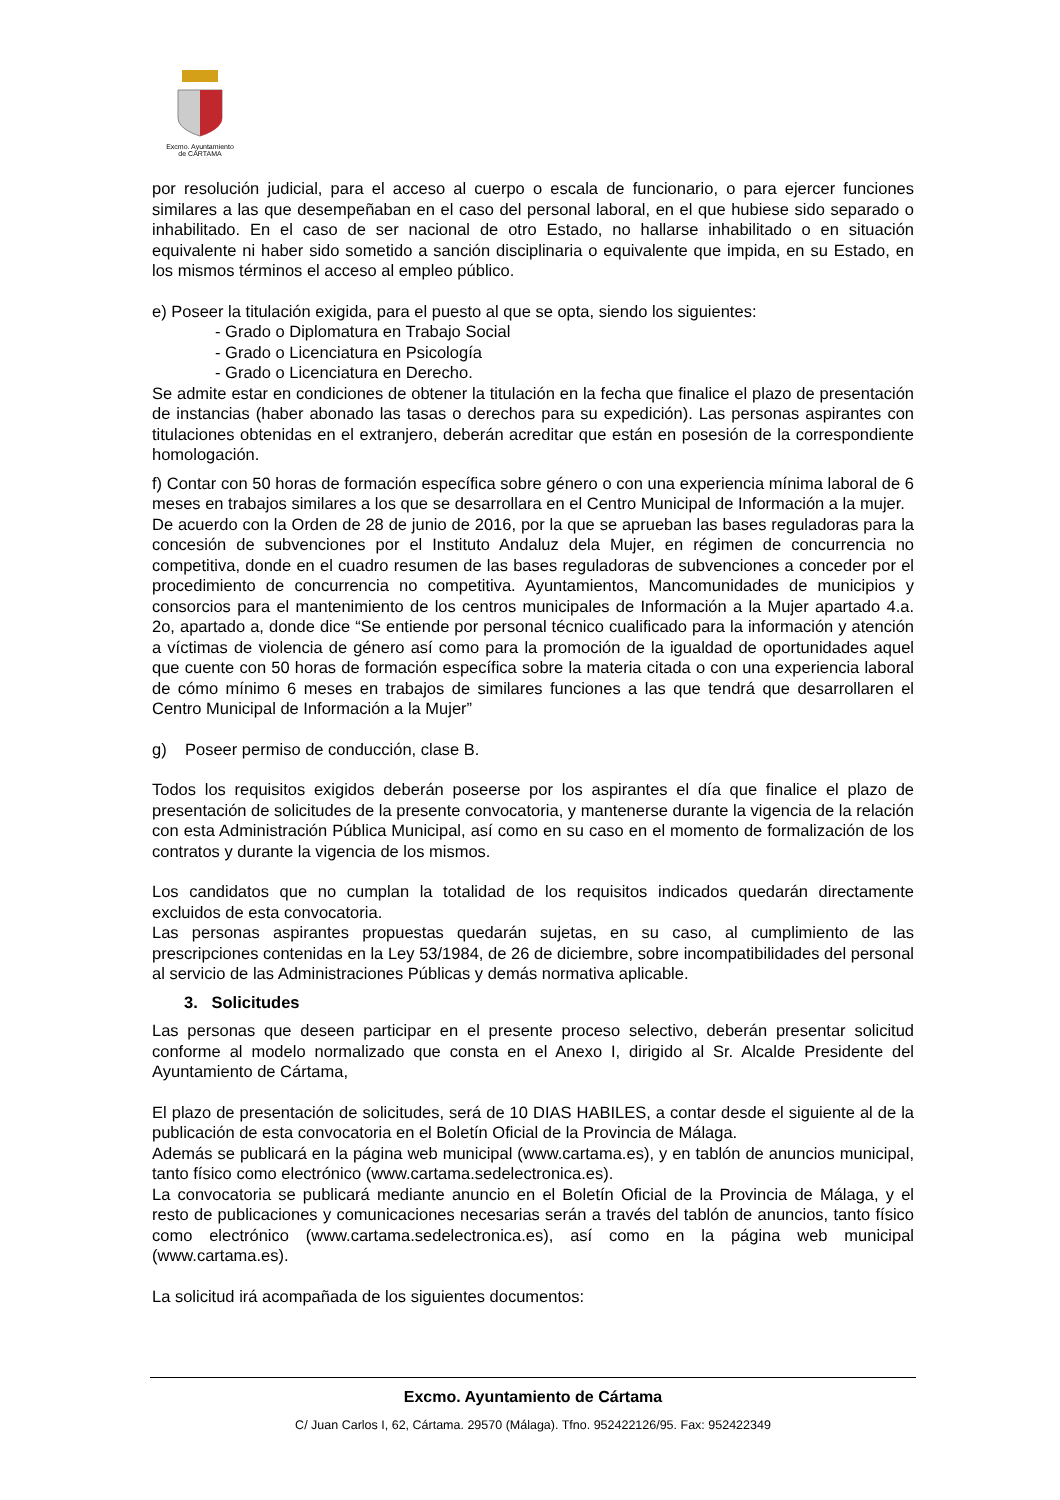Excmo. Ayuntamiento
de CÁRTAMA
por resolución judicial, para el acceso al cuerpo o escala de funcionario, o para ejercer funciones similares a las que desempeñaban en el caso del personal laboral, en el que hubiese sido separado o inhabilitado. En el caso de ser nacional de otro Estado, no hallarse inhabilitado o en situación equivalente ni haber sido sometido a sanción disciplinaria o equivalente que impida, en su Estado, en los mismos términos el acceso al empleo público.
e) Poseer la titulación exigida, para el puesto al que se opta, siendo los siguientes:
- Grado o Diplomatura en Trabajo Social
- Grado o Licenciatura en Psicología
- Grado o Licenciatura en Derecho.
Se admite estar en condiciones de obtener la titulación en la fecha que finalice el plazo de presentación de instancias (haber abonado las tasas o derechos para su expedición). Las personas aspirantes con titulaciones obtenidas en el extranjero, deberán acreditar que están en posesión de la correspondiente homologación.
f) Contar con 50 horas de formación específica sobre género o con una experiencia mínima laboral de 6 meses en trabajos similares a los que se desarrollara en el Centro Municipal de Información a la mujer.
De acuerdo con la Orden de 28 de junio de 2016, por la que se aprueban las bases reguladoras para la concesión de subvenciones por el Instituto Andaluz dela Mujer, en régimen de concurrencia no competitiva, donde en el cuadro resumen de las bases reguladoras de subvenciones a conceder por el procedimiento de concurrencia no competitiva. Ayuntamientos, Mancomunidades de municipios y consorcios para el mantenimiento de los centros municipales de Información a la Mujer apartado 4.a. 2o, apartado a, donde dice “Se entiende por personal técnico cualificado para la información y atención a víctimas de violencia de género así como para la promoción de la igualdad de oportunidades aquel que cuente con 50 horas de formación específica sobre la materia citada o con una experiencia laboral de cómo mínimo 6 meses en trabajos de similares funciones a las que tendrá que desarrollaren el Centro Municipal de Información a la Mujer”
g) Poseer permiso de conducción, clase B.
Todos los requisitos exigidos deberán poseerse por los aspirantes el día que finalice el plazo de presentación de solicitudes de la presente convocatoria, y mantenerse durante la vigencia de la relación con esta Administración Pública Municipal, así como en su caso en el momento de formalización de los contratos y durante la vigencia de los mismos.
Los candidatos que no cumplan la totalidad de los requisitos indicados quedarán directamente excluidos de esta convocatoria.
Las personas aspirantes propuestas quedarán sujetas, en su caso, al cumplimiento de las prescripciones contenidas en la Ley 53/1984, de 26 de diciembre, sobre incompatibilidades del personal al servicio de las Administraciones Públicas y demás normativa aplicable.
3. Solicitudes
Las personas que deseen participar en el presente proceso selectivo, deberán presentar solicitud conforme al modelo normalizado que consta en el Anexo I, dirigido al Sr. Alcalde Presidente del Ayuntamiento de Cártama,
El plazo de presentación de solicitudes, será de 10 DIAS HABILES, a contar desde el siguiente al de la publicación de esta convocatoria en el Boletín Oficial de la Provincia de Málaga.
Además se publicará en la página web municipal (www.cartama.es), y en tablón de anuncios municipal, tanto físico como electrónico (www.cartama.sedelectronica.es).
La convocatoria se publicará mediante anuncio en el Boletín Oficial de la Provincia de Málaga, y el resto de publicaciones y comunicaciones necesarias serán a través del tablón de anuncios, tanto físico como electrónico (www.cartama.sedelectronica.es), así como en la página web municipal (www.cartama.es).
La solicitud irá acompañada de los siguientes documentos:
Excmo. Ayuntamiento de Cártama
C/ Juan Carlos I, 62, Cártama. 29570 (Málaga). Tfno. 952422126/95. Fax: 952422349